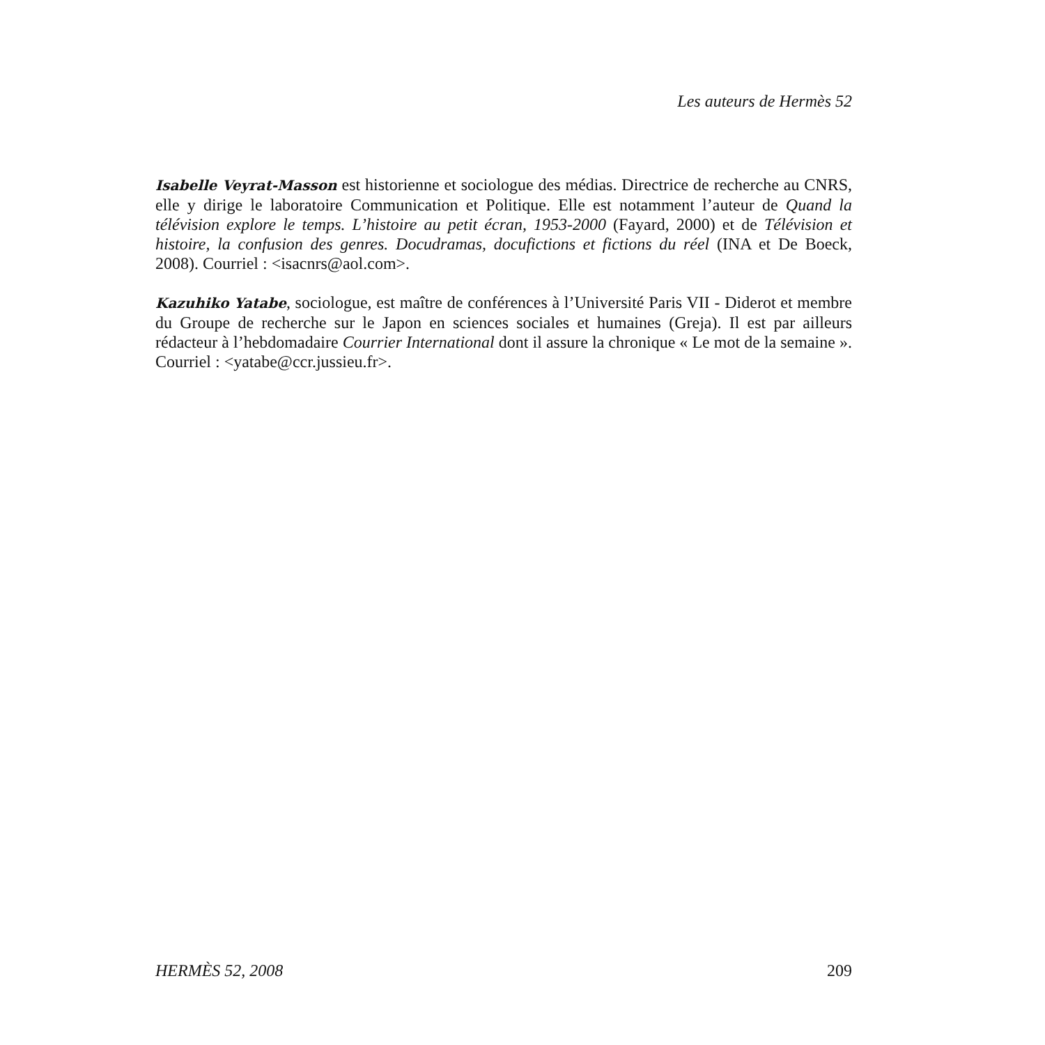Les auteurs de Hermès 52
Isabelle Veyrat-Masson est historienne et sociologue des médias. Directrice de recherche au CNRS, elle y dirige le laboratoire Communication et Politique. Elle est notamment l’auteur de Quand la télévision explore le temps. L’histoire au petit écran, 1953-2000 (Fayard, 2000) et de Télévision et histoire, la confusion des genres. Docudramas, docufictions et fictions du réel (INA et De Boeck, 2008). Courriel : <isacnrs@aol.com>.
Kazuhiko Yatabe, sociologue, est maître de conférences à l’Université Paris VII - Diderot et membre du Groupe de recherche sur le Japon en sciences sociales et humaines (Greja). Il est par ailleurs rédacteur à l’hebdomadaire Courrier International dont il assure la chronique « Le mot de la semaine ». Courriel : <yatabe@ccr.jussieu.fr>.
HERMÈS 52, 2008 209